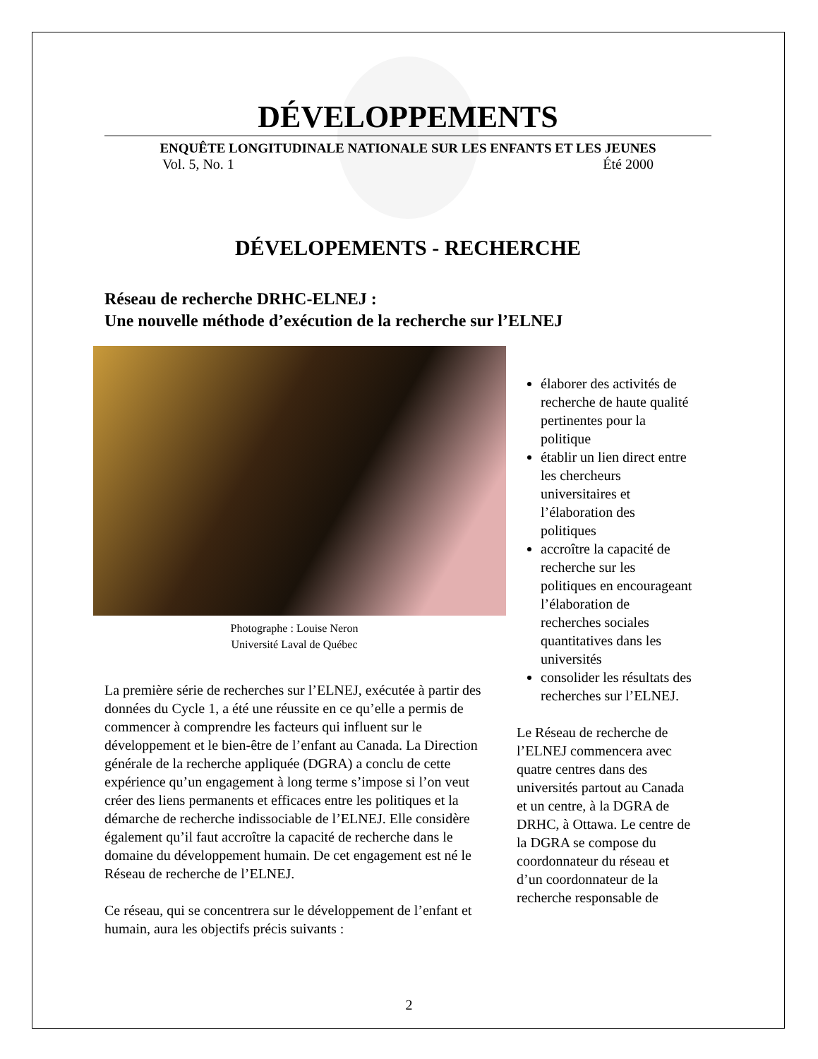DÉVELOPPEMENTS
ENQUÊTE LONGITUDINALE NATIONALE SUR LES ENFANTS ET LES JEUNES
Vol. 5, No. 1 Été 2000
DÉVELOPEMENTS - RECHERCHE
Réseau de recherche DRHC-ELNEJ :
Une nouvelle méthode d’exécution de la recherche sur l’ELNEJ
Photographe : Louise Neron
Université Laval de Québec
La première série de recherches sur l’ELNEJ, exécutée à partir des données du Cycle 1, a été une réussite en ce qu’elle a permis de commencer à comprendre les facteurs qui influent sur le développement et le bien-être de l’enfant au Canada. La Direction générale de la recherche appliquée (DGRA) a conclu de cette expérience qu’un engagement à long terme s’impose si l’on veut créer des liens permanents et efficaces entre les politiques et la démarche de recherche indissociable de l’ELNEJ. Elle considère également qu’il faut accroître la capacité de recherche dans le domaine du développement humain. De cet engagement est né le Réseau de recherche de l’ELNEJ.
Ce réseau, qui se concentrera sur le développement de l’enfant et humain, aura les objectifs précis suivants :
élaborer des activités de recherche de haute qualité pertinentes pour la politique
établir un lien direct entre les chercheurs universitaires et l’élaboration des politiques
accroître la capacité de recherche sur les politiques en encourageant l’élaboration de recherches sociales quantitatives dans les universités
consolider les résultats des recherches sur l’ELNEJ.
Le Réseau de recherche de l’ELNEJ commencera avec quatre centres dans des universités partout au Canada et un centre, à la DGRA de DRHC, à Ottawa. Le centre de la DGRA se compose du coordonnateur du réseau et d’un coordonnateur de la recherche responsable de
2